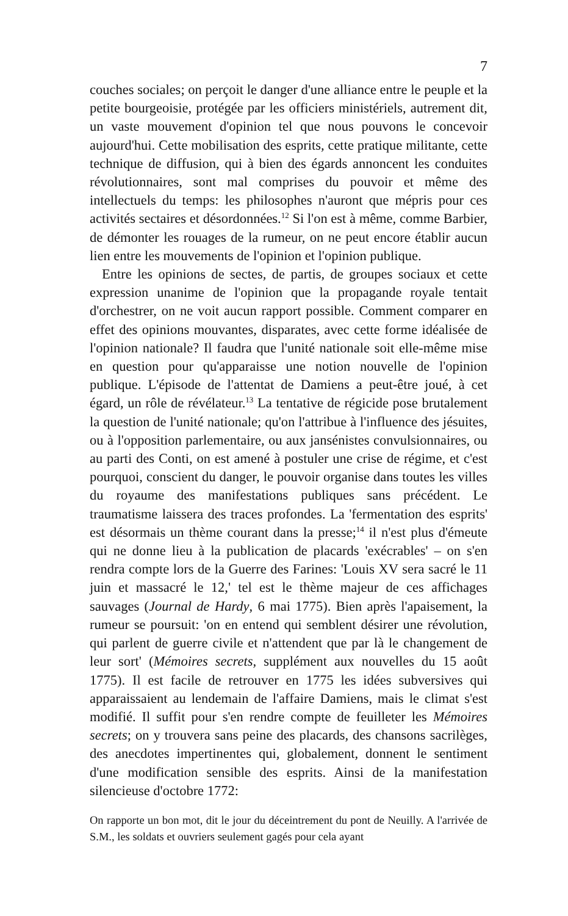7
couches sociales; on perçoit le danger d'une alliance entre le peuple et la petite bourgeoisie, protégée par les officiers ministériels, autrement dit, un vaste mouvement d'opinion tel que nous pouvons le concevoir aujourd'hui. Cette mobilisation des esprits, cette pratique militante, cette technique de diffusion, qui à bien des égards annoncent les conduites révolutionnaires, sont mal comprises du pouvoir et même des intellectuels du temps: les philosophes n'auront que mépris pour ces activités sectaires et désordonnées.<sup>12</sup> Si l'on est à même, comme Barbier, de démonter les rouages de la rumeur, on ne peut encore établir aucun lien entre les mouvements de l'opinion et l'opinion publique.
Entre les opinions de sectes, de partis, de groupes sociaux et cette expression unanime de l'opinion que la propagande royale tentait d'orchestrer, on ne voit aucun rapport possible. Comment comparer en effet des opinions mouvantes, disparates, avec cette forme idéalisée de l'opinion nationale? Il faudra que l'unité nationale soit elle-même mise en question pour qu'apparaisse une notion nouvelle de l'opinion publique. L'épisode de l'attentat de Damiens a peut-être joué, à cet égard, un rôle de révélateur.<sup>13</sup> La tentative de régicide pose brutalement la question de l'unité nationale; qu'on l'attribue à l'influence des jésuites, ou à l'opposition parlementaire, ou aux jansénistes convulsionnaires, ou au parti des Conti, on est amené à postuler une crise de régime, et c'est pourquoi, conscient du danger, le pouvoir organise dans toutes les villes du royaume des manifestations publiques sans précédent. Le traumatisme laissera des traces profondes. La 'fermentation des esprits' est désormais un thème courant dans la presse;<sup>14</sup> il n'est plus d'émeute qui ne donne lieu à la publication de placards 'exécrables' – on s'en rendra compte lors de la Guerre des Farines: 'Louis XV sera sacré le 11 juin et massacré le 12,' tel est le thème majeur de ces affichages sauvages (Journal de Hardy, 6 mai 1775). Bien après l'apaisement, la rumeur se poursuit: 'on en entend qui semblent désirer une révolution, qui parlent de guerre civile et n'attendent que par là le changement de leur sort' (Mémoires secrets, supplément aux nouvelles du 15 août 1775). Il est facile de retrouver en 1775 les idées subversives qui apparaissaient au lendemain de l'affaire Damiens, mais le climat s'est modifié. Il suffit pour s'en rendre compte de feuilleter les Mémoires secrets; on y trouvera sans peine des placards, des chansons sacrilèges, des anecdotes impertinentes qui, globalement, donnent le sentiment d'une modification sensible des esprits. Ainsi de la manifestation silencieuse d'octobre 1772:
On rapporte un bon mot, dit le jour du déceintrement du pont de Neuilly. A l'arrivée de S.M., les soldats et ouvriers seulement gagés pour cela ayant